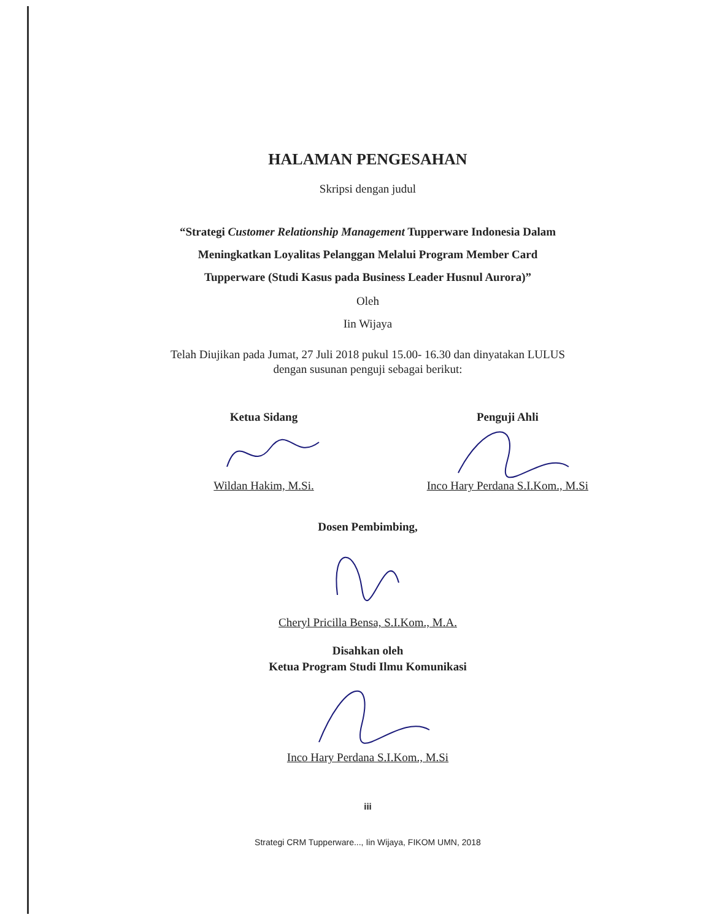HALAMAN PENGESAHAN
Skripsi dengan judul
“Strategi Customer Relationship Management Tupperware Indonesia Dalam
Meningkatkan Loyalitas Pelanggan Melalui Program Member Card
Tupperware (Studi Kasus pada Business Leader Husnul Aurora)”
Oleh
Iin Wijaya
Telah Diujikan pada Jumat, 27 Juli 2018 pukul 15.00- 16.30 dan dinyatakan LULUS
dengan susunan penguji sebagai berikut:
Ketua Sidang
Wildan Hakim, M.Si.
Penguji Ahli
Inco Hary Perdana S.I.Kom., M.Si
Dosen Pembimbing,
Cheryl Pricilla Bensa, S.I.Kom., M.A.
Disahkan oleh
Ketua Program Studi Ilmu Komunikasi
Inco Hary Perdana S.I.Kom., M.Si
iii
Strategi CRM Tupperware..., Iin Wijaya, FIKOM UMN, 2018